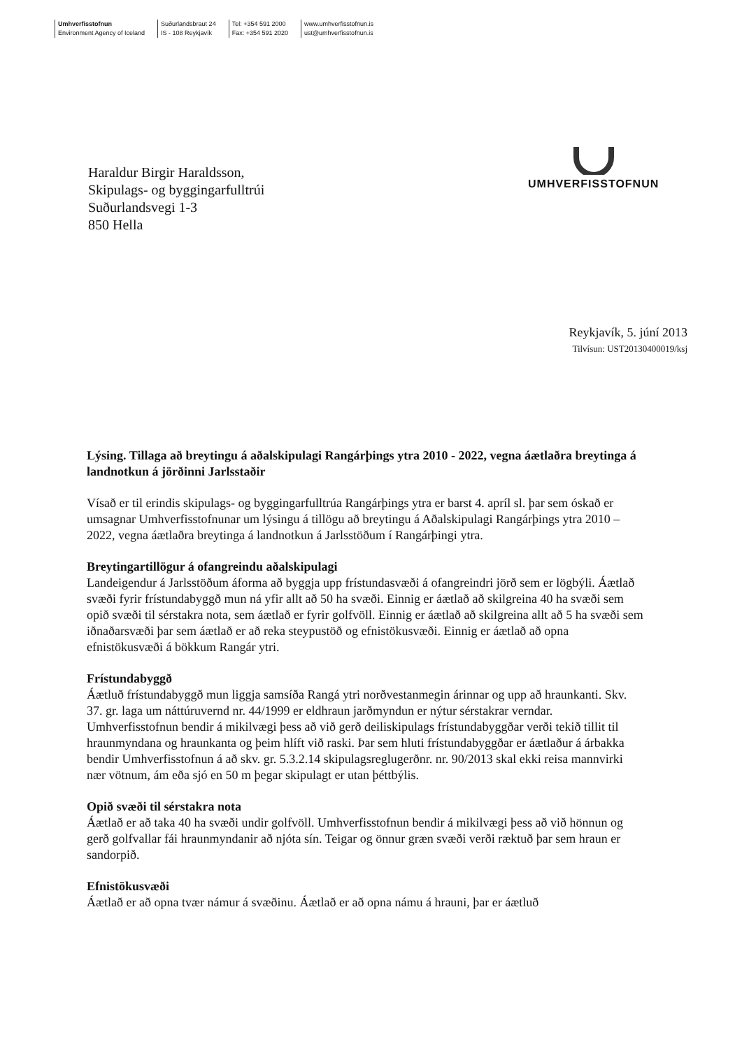Umhverfisstofnun
Environment Agency of Iceland
Suðurlandsbraut 24
IS - 108 Reykjavík
Tel: +354 591 2000
Fax: +354 591 2020
www.umhverfisstofnun.is
ust@umhverfisstofnun.is
Haraldur Birgir Haraldsson,
Skipulags- og byggingarfulltrúi
Suðurlandsvegi 1-3
850 Hella
UMHVERFISSTOFNUN
Reykjavík, 5. júní 2013
Tilvísun: UST20130400019/ksj
Lýsing. Tillaga að breytingu á aðalskipulagi Rangárþings ytra 2010 - 2022, vegna áætlaðra breytinga á landnotkun á jörðinni Jarlsstaðir
Vísað er til erindis skipulags- og byggingarfulltrúa Rangárþings ytra er barst 4. apríl sl. þar sem óskað er umsagnar Umhverfisstofnunar um lýsingu á tillögu að breytingu á Aðalskipulagi Rangárþings ytra 2010 – 2022, vegna áætlaðra breytinga á landnotkun á Jarlsstöðum í Rangárþingi ytra.
Breytingartillögur á ofangreindu aðalskipulagi
Landeigendur á Jarlsstöðum áforma að byggja upp frístundasvæði á ofangreindri jörð sem er lögbýli. Áætlað svæði fyrir frístundabyggð mun ná yfir allt að 50 ha svæði. Einnig er áætlað að skilgreina 40 ha svæði sem opið svæði til sérstakra nota, sem áætlað er fyrir golfvöll. Einnig er áætlað að skilgreina allt að 5 ha svæði sem iðnaðarsvæði þar sem áætlað er að reka steypustöð og efnistökusvæði. Einnig er áætlað að opna efnistökusvæði á bökkum Rangár ytri.
Frístundabyggð
Áætluð frístundabyggð mun liggja samsíða Rangá ytri norðvestanmegin árinnar og upp að hraunkanti. Skv. 37. gr. laga um náttúruvernd nr. 44/1999 er eldhraun jarðmyndun er nýtur sérstakrar verndar. Umhverfisstofnun bendir á mikilvægi þess að við gerð deiliskipulags frístundabyggðar verði tekið tillit til hraunmyndana og hraunkanta og þeim hlíft við raski. Þar sem hluti frístundabyggðar er áætlaður á árbakka bendir Umhverfisstofnun á að skv. gr. 5.3.2.14 skipulagsreglugerðnr. nr. 90/2013 skal ekki reisa mannvirki nær vötnum, ám eða sjó en 50 m þegar skipulagt er utan þéttbýlis.
Opið svæði til sérstakra nota
Áætlað er að taka 40 ha svæði undir golfvöll. Umhverfisstofnun bendir á mikilvægi þess að við hönnun og gerð golfvallar fái hraunmyndanir að njóta sín. Teigar og önnur græn svæði verði ræktuð þar sem hraun er sandorpið.
Efnistökusvæði
Áætlað er að opna tvær námur á svæðinu. Áætlað er að opna námu á hrauni, þar er áætluð